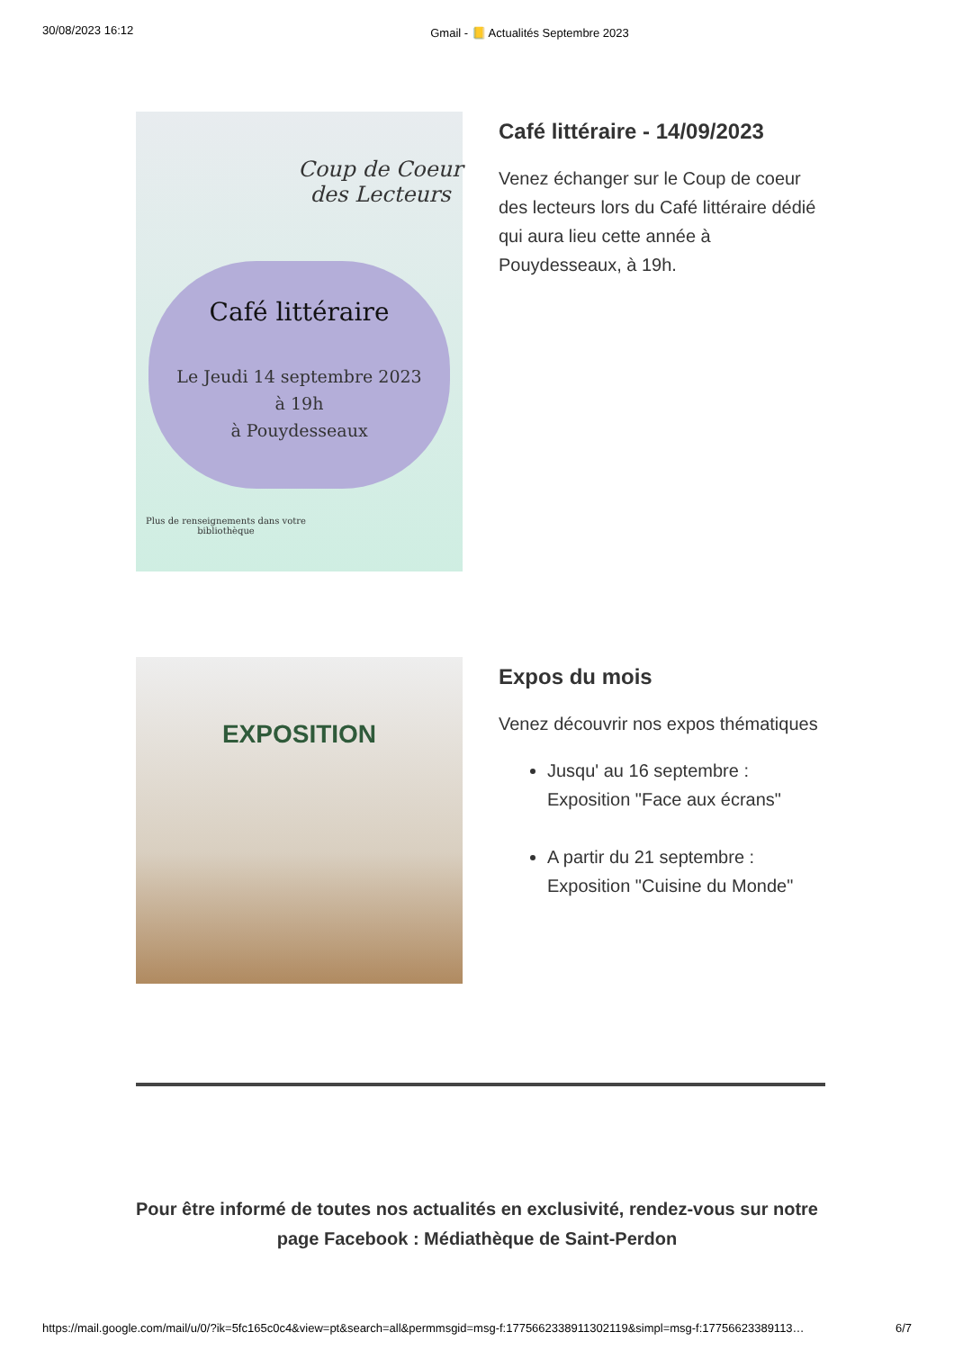30/08/2023 16:12 Gmail - 📒 Actualités Septembre 2023
Coup de Coeur des Lecteurs
Café littéraire
Le Jeudi 14 septembre 2023
à 19h
à Pouydesseaux
Plus de renseignements dans votre bibliothèque
Café littéraire - 14/09/2023
Venez échanger sur le Coup de coeur des lecteurs lors du Café littéraire dédié qui aura lieu cette année à Pouydesseaux, à 19h.
EXPOSITION
Expos du mois
Venez découvrir nos expos thématiques
Jusqu' au 16 septembre : Exposition "Face aux écrans"
A partir du 21 septembre : Exposition "Cuisine du Monde"
Pour être informé de toutes nos actualités en exclusivité, rendez-vous sur notre page Facebook : Médiathèque de Saint-Perdon
https://mail.google.com/mail/u/0/?ik=5fc165c0c4&view=pt&search=all&permmsgid=msg-f:1775662338911302119&simpl=msg-f:17756623389113… 6/7